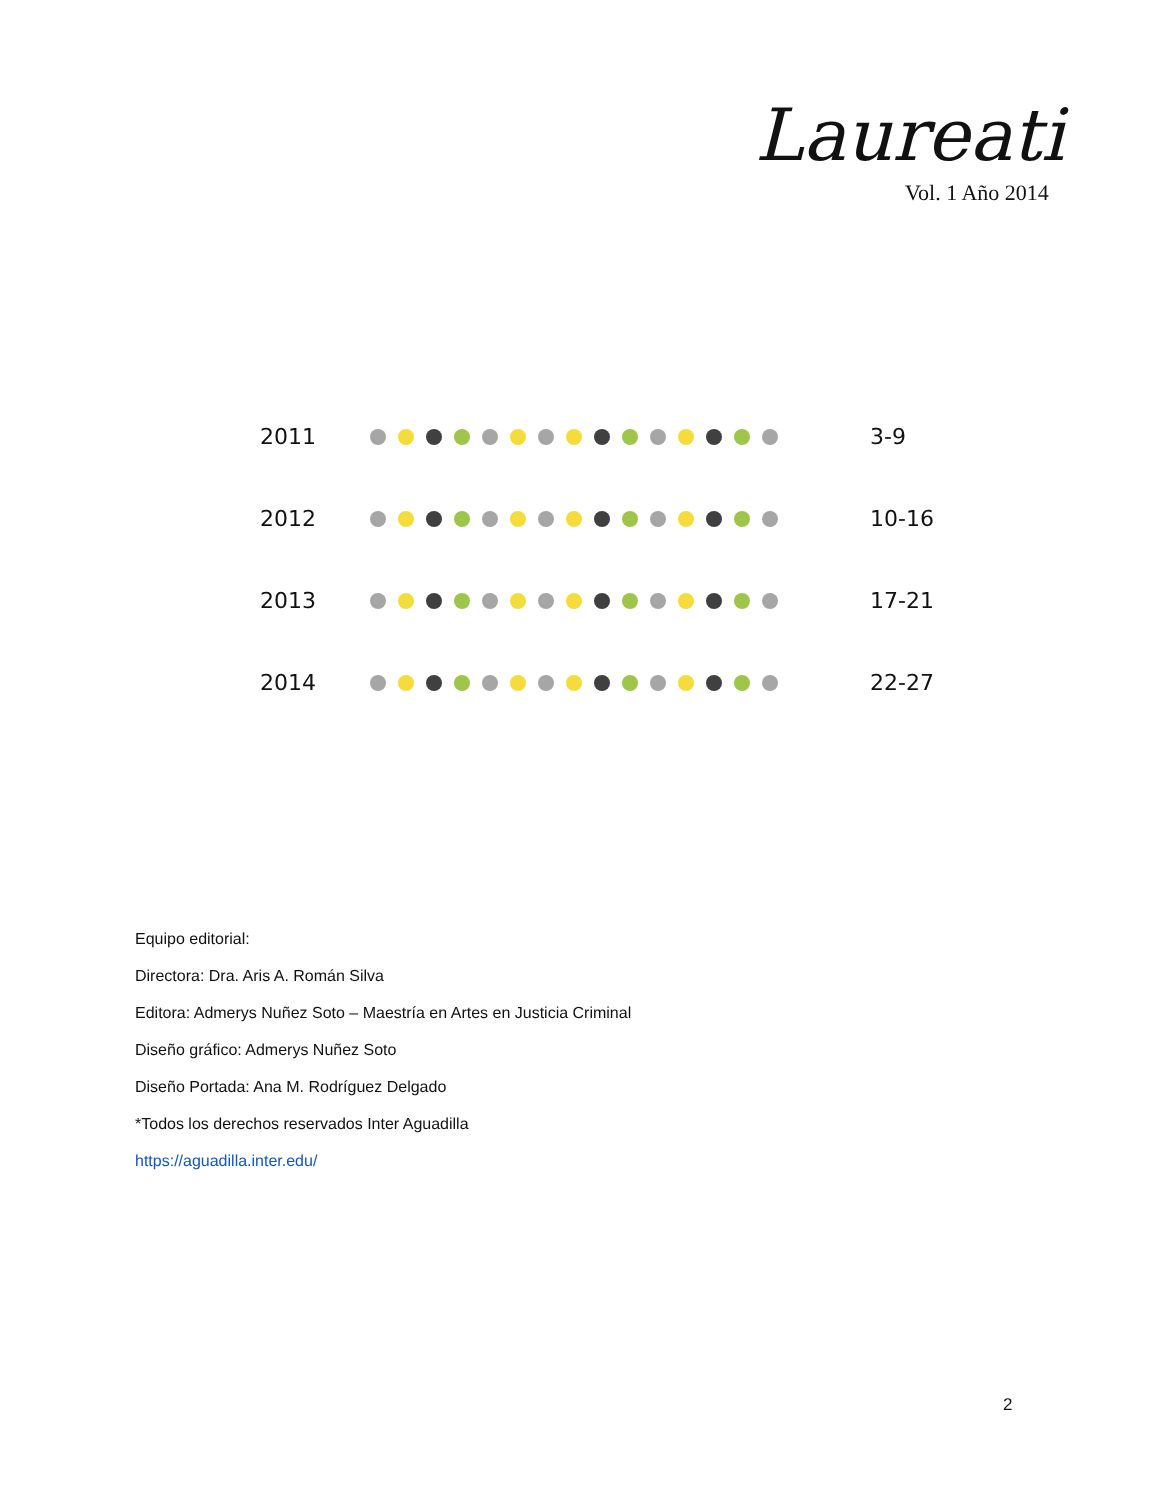Laureati
Vol. 1 Año 2014
| 2011 | | 3-9 |
| 2012 | | 10-16 |
| 2013 | | 17-21 |
| 2014 | | 22-27 |
Equipo editorial:
Directora: Dra. Aris A. Román Silva
Editora: Admerys Nuñez Soto – Maestría en Artes en Justicia Criminal
Diseño gráfico: Admerys Nuñez Soto
Diseño Portada: Ana M. Rodríguez Delgado
*Todos los derechos reservados Inter Aguadilla
https://aguadilla.inter.edu/
2